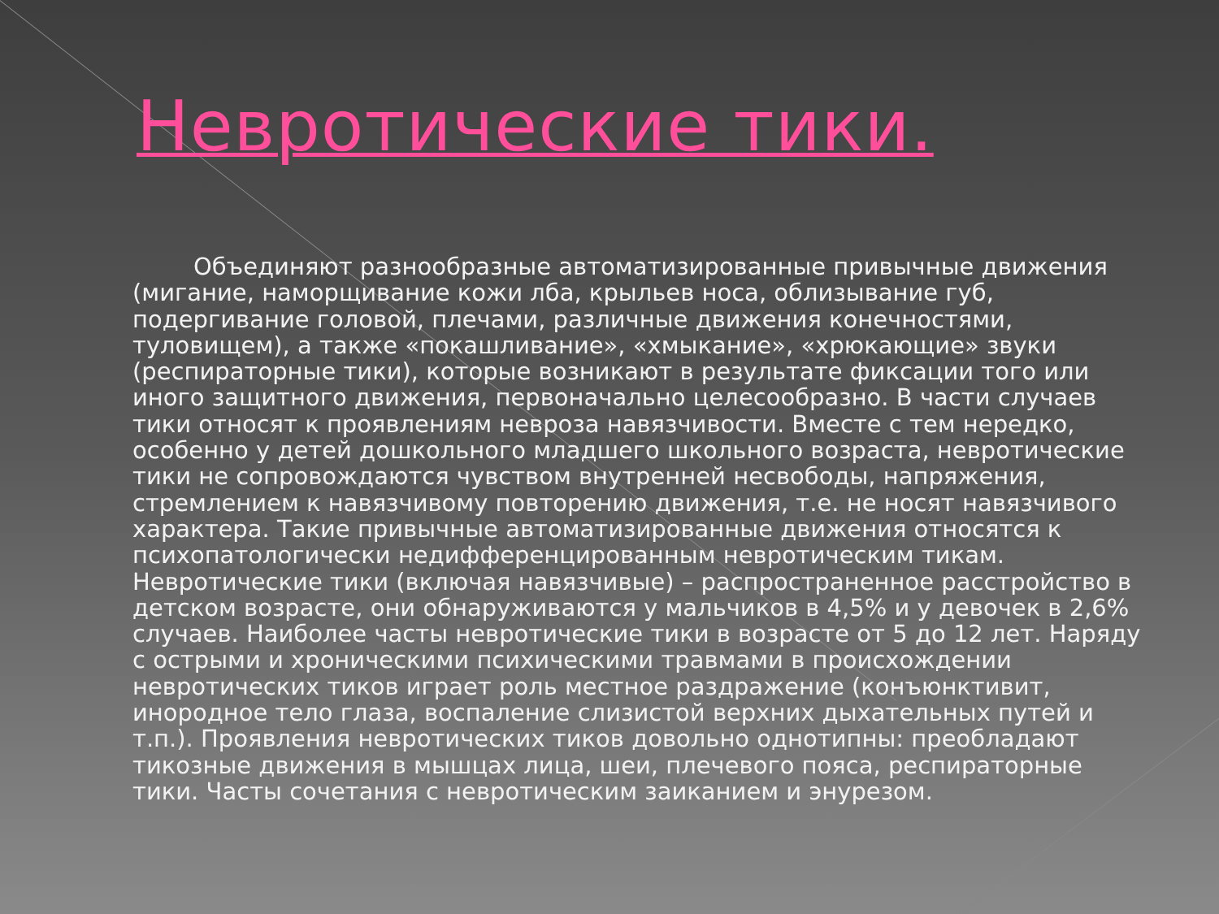Невротические тики.
Объединяют разнообразные автоматизированные привычные движения (мигание, наморщивание кожи лба, крыльев носа, облизывание губ, подергивание головой, плечами, различные движения конечностями, туловищем), а также «покашливание», «хмыкание», «хрюкающие» звуки (респираторные тики), которые возникают в результате фиксации того или иного защитного движения, первоначально целесообразно. В части случаев тики относят к проявлениям невроза навязчивости. Вместе с тем нередко, особенно у детей дошкольного младшего школьного возраста, невротические тики не сопровождаются чувством внутренней несвободы, напряжения, стремлением к навязчивому повторению движения, т.е. не носят навязчивого характера. Такие привычные автоматизированные движения относятся к психопатологически недифференцированным невротическим тикам. Невротические тики (включая навязчивые) – распространенное расстройство в детском возрасте, они обнаруживаются у мальчиков в 4,5% и у девочек в 2,6% случаев. Наиболее часты невротические тики в возрасте от 5 до 12 лет. Наряду с острыми и хроническими психическими травмами в происхождении невротических тиков играет роль местное раздражение (конъюнктивит, инородное тело глаза, воспаление слизистой верхних дыхательных путей и т.п.). Проявления невротических тиков довольно однотипны: преобладают тикозные движения в мышцах лица, шеи, плечевого пояса, респираторные тики. Часты сочетания с невротическим заиканием и энурезом.